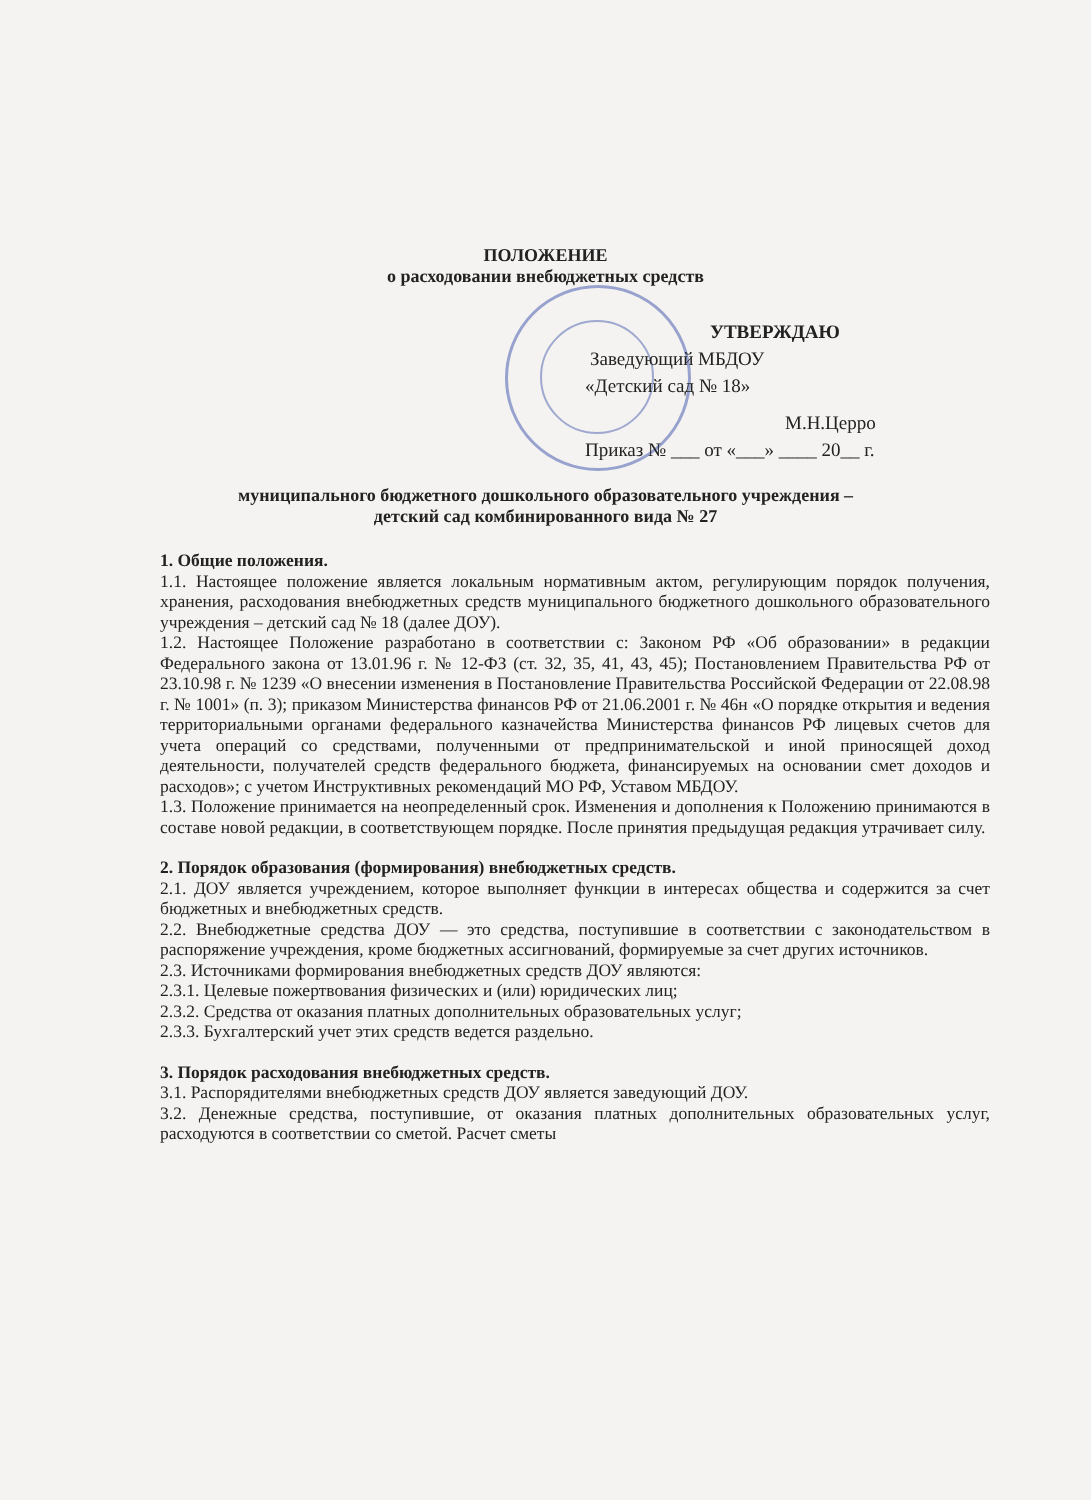ПОЛОЖЕНИЕ
о расходовании внебюджетных средств
УТВЕРЖДАЮ
Заведующий МБДОУ
«Детский сад № 18»
М.Н.Церро
Приказ № ___ от «___» ____ 20__ г.
муниципального бюджетного дошкольного образовательного учреждения –
детский сад комбинированного вида № 27
1. Общие положения.
1.1. Настоящее положение является локальным нормативным актом, регулирующим порядок получения, хранения, расходования внебюджетных средств муниципального бюджетного дошкольного образовательного учреждения – детский сад № 18 (далее ДОУ).
1.2. Настоящее Положение разработано в соответствии с: Законом РФ «Об образовании» в редакции Федерального закона от 13.01.96 г. № 12-ФЗ (ст. 32, 35, 41, 43, 45); Постановлением Правительства РФ от 23.10.98 г. № 1239 «О внесении изменения в Постановление Правительства Российской Федерации от 22.08.98 г. № 1001» (п. 3); приказом Министерства финансов РФ от 21.06.2001 г. № 46н «О порядке открытия и ведения территориальными органами федерального казначейства Министерства финансов РФ лицевых счетов для учета операций со средствами, полученными от предпринимательской и иной приносящей доход деятельности, получателей средств федерального бюджета, финансируемых на основании смет доходов и расходов»; с учетом Инструктивных рекомендаций МО РФ, Уставом МБДОУ.
1.3. Положение принимается на неопределенный срок. Изменения и дополнения к Положению принимаются в составе новой редакции, в соответствующем порядке. После принятия предыдущая редакция утрачивает силу.
2. Порядок образования (формирования) внебюджетных средств.
2.1. ДОУ является учреждением, которое выполняет функции в интересах общества и содержится за счет бюджетных и внебюджетных средств.
2.2. Внебюджетные средства ДОУ — это средства, поступившие в соответствии с законодательством в распоряжение учреждения, кроме бюджетных ассигнований, формируемые за счет других источников.
2.3. Источниками формирования внебюджетных средств ДОУ являются:
2.3.1. Целевые пожертвования физических и (или) юридических лиц;
2.3.2. Средства от оказания платных дополнительных образовательных услуг;
2.3.3. Бухгалтерский учет этих средств ведется раздельно.
3. Порядок расходования внебюджетных средств.
3.1. Распорядителями внебюджетных средств ДОУ является заведующий ДОУ.
3.2. Денежные средства, поступившие, от оказания платных дополнительных образовательных услуг, расходуются в соответствии со сметой. Расчет сметы